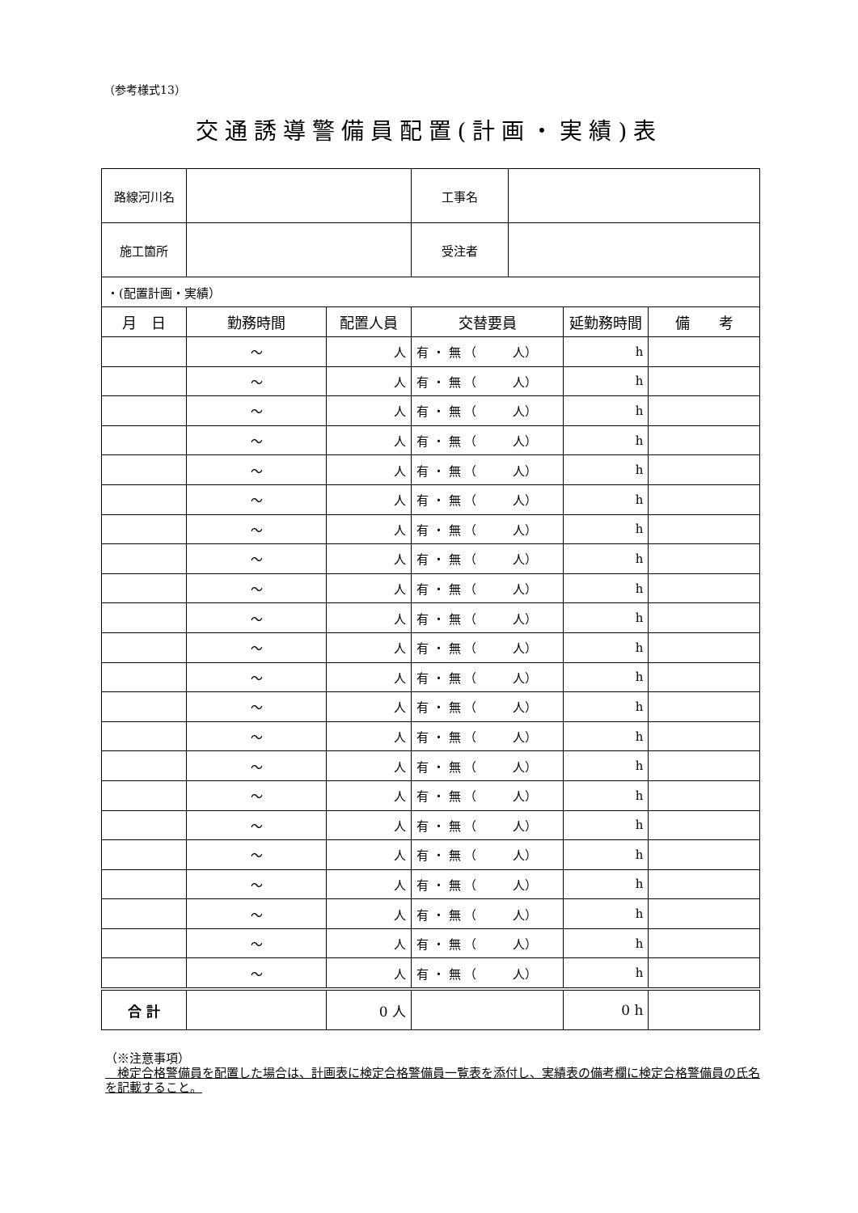（参考様式13）
交通誘導警備員配置(計画・実績)表
| 路線河川名 | | | 工事名 | | | |
| 施工箇所 | | | 受注者 | | | |
| ・(配置計画・実績） | | | | | | |
| 月 日 | 勤務時間 | 配置人員 | 交替要員 | | 延勤務時間 | 備 考 |
| | ～ | 人 | 有 ・ 無 （ 人） | | h | |
| | ～ | 人 | 有 ・ 無 （ 人） | | h | |
| | ～ | 人 | 有 ・ 無 （ 人） | | h | |
| | ～ | 人 | 有 ・ 無 （ 人） | | h | |
| | ～ | 人 | 有 ・ 無 （ 人） | | h | |
| | ～ | 人 | 有 ・ 無 （ 人） | | h | |
| | ～ | 人 | 有 ・ 無 （ 人） | | h | |
| | ～ | 人 | 有 ・ 無 （ 人） | | h | |
| | ～ | 人 | 有 ・ 無 （ 人） | | h | |
| | ～ | 人 | 有 ・ 無 （ 人） | | h | |
| | ～ | 人 | 有 ・ 無 （ 人） | | h | |
| | ～ | 人 | 有 ・ 無 （ 人） | | h | |
| | ～ | 人 | 有 ・ 無 （ 人） | | h | |
| | ～ | 人 | 有 ・ 無 （ 人） | | h | |
| | ～ | 人 | 有 ・ 無 （ 人） | | h | |
| | ～ | 人 | 有 ・ 無 （ 人） | | h | |
| | ～ | 人 | 有 ・ 無 （ 人） | | h | |
| | ～ | 人 | 有 ・ 無 （ 人） | | h | |
| | ～ | 人 | 有 ・ 無 （ 人） | | h | |
| | ～ | 人 | 有 ・ 無 （ 人） | | h | |
| | ～ | 人 | 有 ・ 無 （ 人） | | h | |
| | ～ | 人 | 有 ・ 無 （ 人） | | h | |
| 合 計 | | 0 人 | | | 0 h | |
（※注意事項）
　検定合格警備員を配置した場合は、計画表に検定合格警備員一覧表を添付し、実績表の備考欄に検定合格警備員の氏名を記載すること。